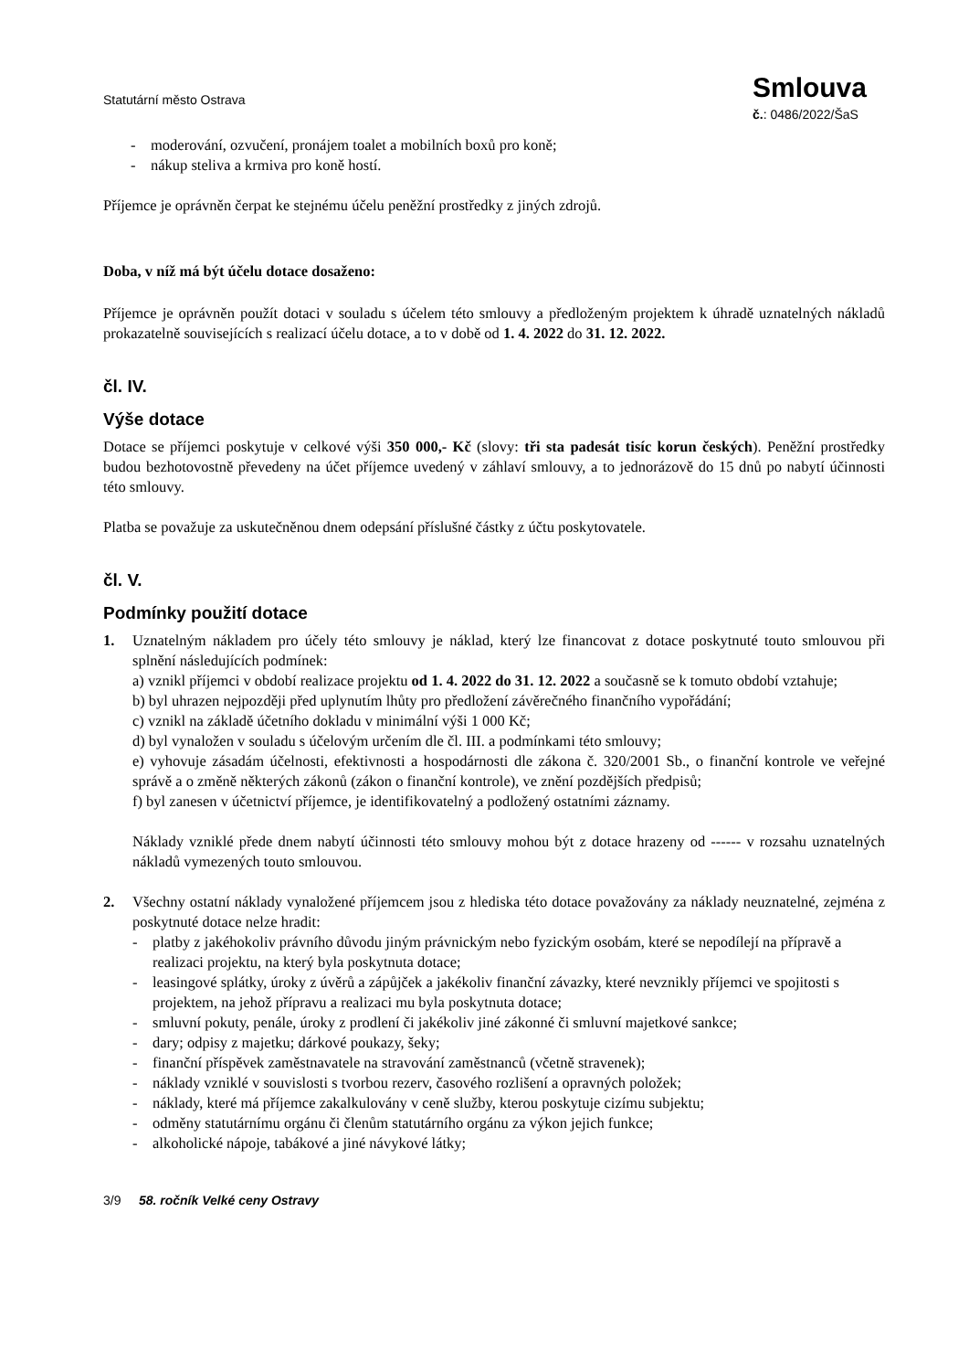Statutární město Ostrava
Smlouva
č.: 0486/2022/ŠaS
- moderování, ozvučení, pronájem toalet a mobilních boxů pro koně;
- nákup steliva a krmiva pro koně hostí.
Příjemce je oprávněn čerpat ke stejnému účelu peněžní prostředky z jiných zdrojů.
Doba, v níž má být účelu dotace dosaženo:
Příjemce je oprávněn použít dotaci v souladu s účelem této smlouvy a předloženým projektem k úhradě uznatelných nákladů prokazatelně souvisejících s realizací účelu dotace, a to v době od 1. 4. 2022 do 31. 12. 2022.
čl. IV.
Výše dotace
Dotace se příjemci poskytuje v celkové výši 350 000,- Kč (slovy: tři sta padesát tisíc korun českých). Peněžní prostředky budou bezhotovostně převedeny na účet příjemce uvedený v záhlaví smlouvy, a to jednorázově do 15 dnů po nabytí účinnosti této smlouvy.
Platba se považuje za uskutečněnou dnem odepsání příslušné částky z účtu poskytovatele.
čl. V.
Podmínky použití dotace
1. Uznatelným nákladem pro účely této smlouvy je náklad, který lze financovat z dotace poskytnuté touto smlouvou při splnění následujících podmínek:
a) vznikl příjemci v období realizace projektu od 1. 4. 2022 do 31. 12. 2022 a současně se k tomuto období vztahuje;
b) byl uhrazen nejpozději před uplynutím lhůty pro předložení závěrečného finančního vypořádání;
c) vznikl na základě účetního dokladu v minimální výši 1 000 Kč;
d) byl vynaložen v souladu s účelovým určením dle čl. III. a podmínkami této smlouvy;
e) vyhovuje zásadám účelnosti, efektivnosti a hospodárnosti dle zákona č. 320/2001 Sb., o finanční kontrole ve veřejné správě a o změně některých zákonů (zákon o finanční kontrole), ve znění pozdějších předpisů;
f) byl zanesen v účetnictví příjemce, je identifikovatelný a podložený ostatními záznamy.
Náklady vzniklé přede dnem nabytí účinnosti této smlouvy mohou být z dotace hrazeny od ------ v rozsahu uznatelných nákladů vymezených touto smlouvou.
2. Všechny ostatní náklady vynaložené příjemcem jsou z hlediska této dotace považovány za náklady neuznatelné, zejména z poskytnuté dotace nelze hradit:
- platby z jakéhokoliv právního důvodu jiným právnickým nebo fyzickým osobám, které se nepodílejí na přípravě a realizaci projektu, na který byla poskytnuta dotace;
- leasingové splátky, úroky z úvěrů a zápůjček a jakékoliv finanční závazky, které nevznikly příjemci ve spojitosti s projektem, na jehož přípravu a realizaci mu byla poskytnuta dotace;
- smluvní pokuty, penále, úroky z prodlení či jakékoliv jiné zákonné či smluvní majetkové sankce;
- dary; odpisy z majetku; dárkové poukazy, šeky;
- finanční příspěvek zaměstnavatele na stravování zaměstnanců (včetně stravenek);
- náklady vzniklé v souvislosti s tvorbou rezerv, časového rozlišení a opravných položek;
- náklady, které má příjemce zakalkulovány v ceně služby, kterou poskytuje cizímu subjektu;
- odměny statutárnímu orgánu či členům statutárního orgánu za výkon jejich funkce;
- alkoholické nápoje, tabákové a jiné návykové látky;
3/9 58. ročník Velké ceny Ostravy